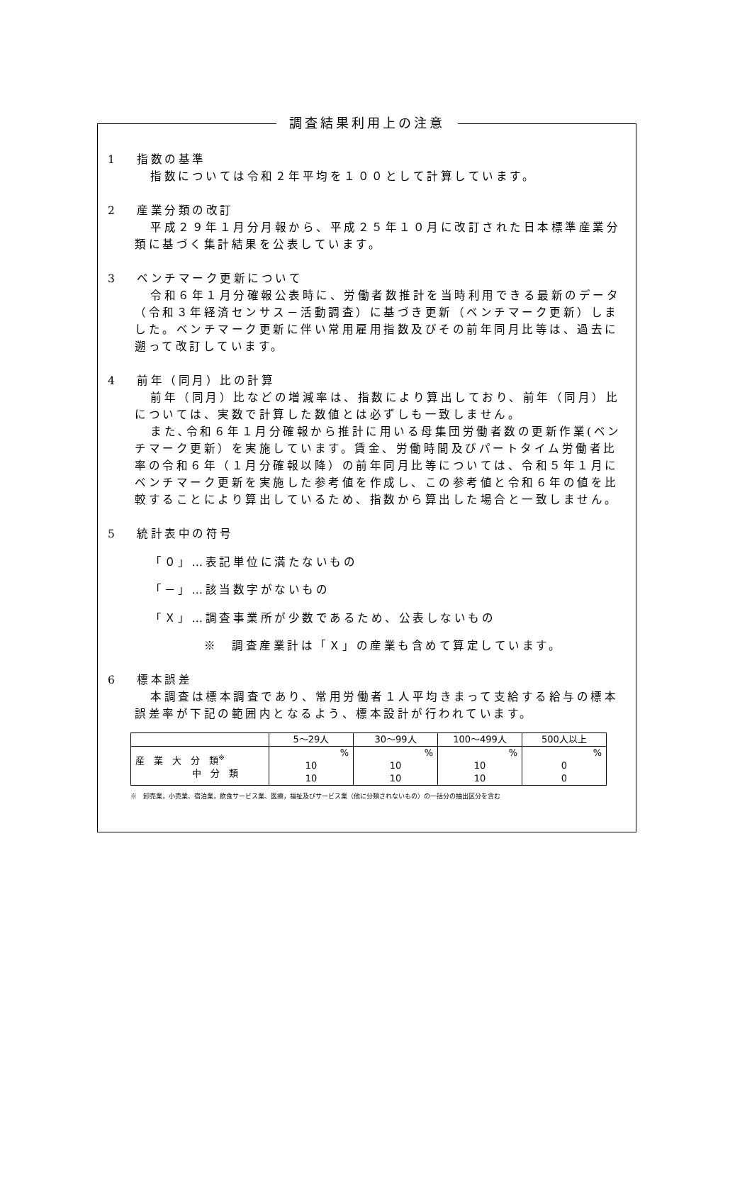調査結果利用上の注意
1　 指数の基準
指数については令和２年平均を１００として計算しています。
2　 産業分類の改訂
平成２９年１月分月報から、平成２５年１０月に改訂された日本標準産業分類に基づく集計結果を公表しています。
3　 ベンチマーク更新について
令和６年１月分確報公表時に、労働者数推計を当時利用できる最新のデータ（令和３年経済センサス－活動調査）に基づき更新（ベンチマーク更新）しました。ベンチマーク更新に伴い常用雇用指数及びその前年同月比等は、過去に遡って改訂しています。
4　 前年（同月）比の計算
前年（同月）比などの増減率は、指数により算出しており、前年（同月）比については、実数で計算した数値とは必ずしも一致しません。
また､令和６年１月分確報から推計に用いる母集団労働者数の更新作業(ベンチマーク更新）を実施しています。賃金、労働時間及びパートタイム労働者比率の令和６年（１月分確報以降）の前年同月比等については、令和５年１月にベンチマーク更新を実施した参考値を作成し、この参考値と令和６年の値を比較することにより算出しているため、指数から算出した場合と一致しません。
5　 統計表中の符号
「０」…表記単位に満たないもの
「－」…該当数字がないもの
「Ｘ」…調査事業所が少数であるため、公表しないもの
※　調査産業計は「Ｘ」の産業も含めて算定しています。
6　 標本誤差
本調査は標本調査であり、常用労働者１人平均きまって支給する給与の標本誤差率が下記の範囲内となるよう、標本設計が行われています。
| | 5～29人 | 30～99人 | 100～499人 | 500人以上 |
| --- | --- | --- | --- | --- |
| 産 業 大 分 類<sup>※</sup> 中 分 類 | % 10 10 | % 10 10 | % 10 10 | % 0 0 |
※　卸売業，小売業、宿泊業，飲食サービス業、医療，福祉及びサービス業（他に分類されないもの）の一括分の抽出区分を含む